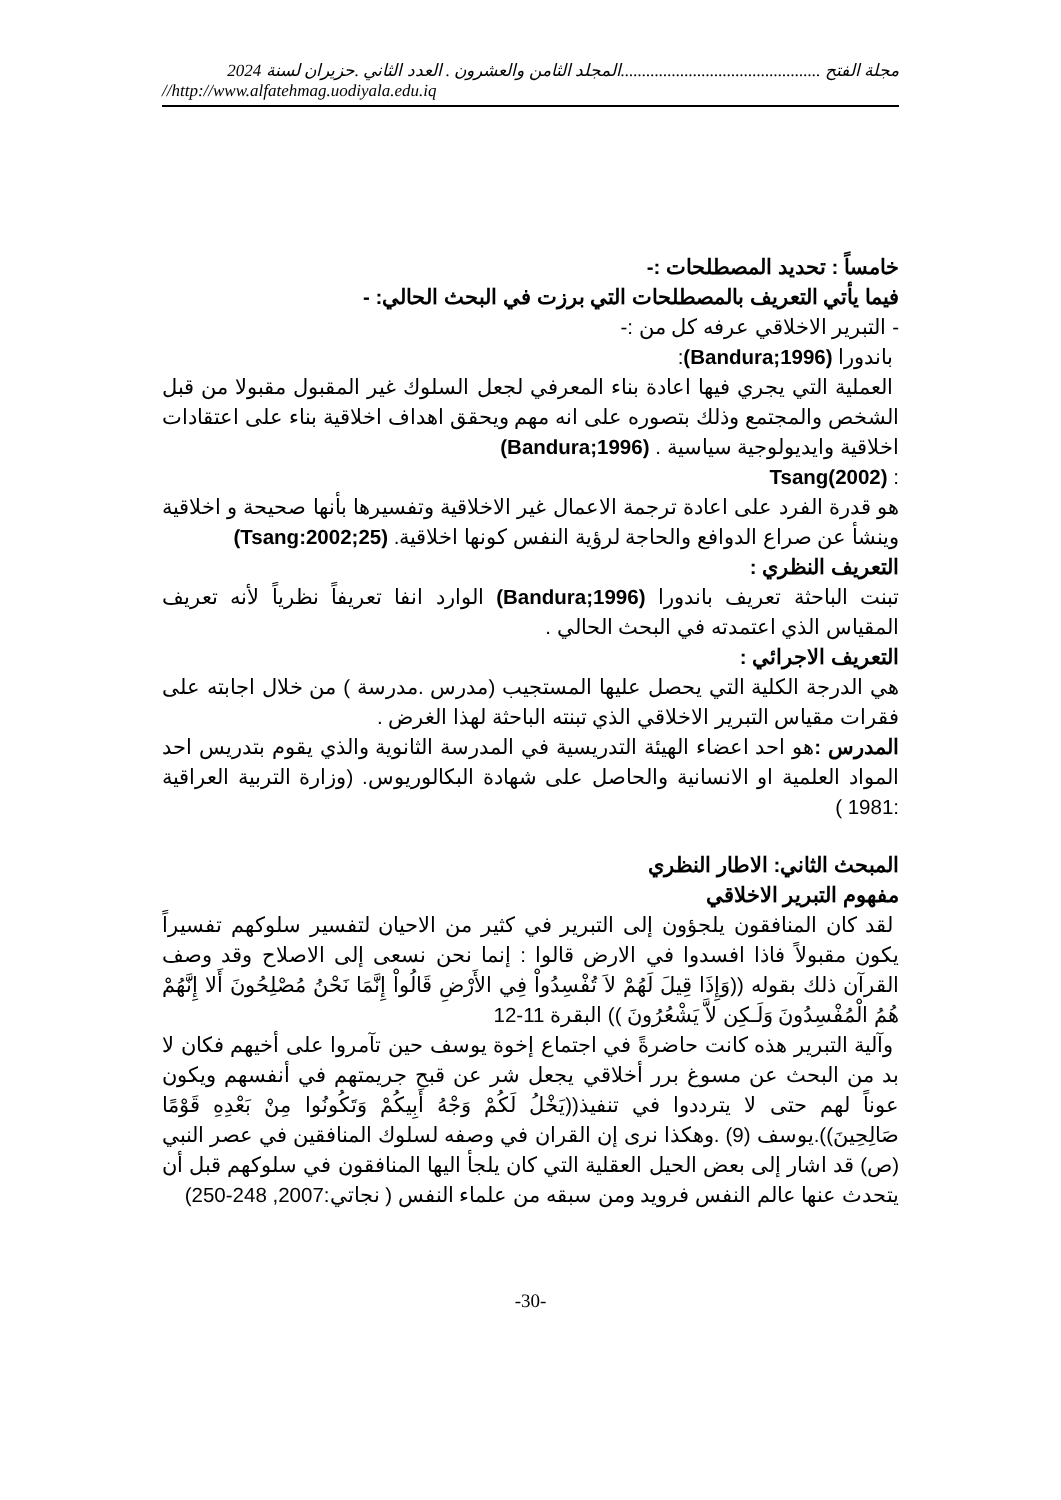مجلة الفتح ...............................................المجلد الثامن والعشرون . العدد الثاني .حزيران لسنة 2024
//http://www.alfatehmag.uodiyala.edu.iq
خامساً : تحديد المصطلحات :-
فيما يأتي التعريف بالمصطلحات التي برزت في البحث الحالي: -
- التبرير الاخلاقي عرفه كل من :-
باندورا (Bandura;1996):
العملية التي يجري فيها اعادة بناء المعرفي لجعل السلوك غير المقبول مقبولا من قبل الشخص والمجتمع وذلك بتصوره على انه مهم ويحقق اهداف اخلاقية بناء على اعتقادات اخلاقية وايديولوجية سياسية . (Bandura;1996)
: Tsang(2002)
هو قدرة الفرد على اعادة ترجمة الاعمال غير الاخلاقية وتفسيرها بأنها صحيحة و اخلاقية وينشأ عن صراع الدوافع والحاجة لرؤية النفس كونها اخلاقية. (Tsang:2002;25)
التعريف النظري :
تبنت الباحثة تعريف باندورا (Bandura;1996) الوارد انفا تعريفاً نظرياً لأنه تعريف المقياس الذي اعتمدته في البحث الحالي .
التعريف الاجرائي :
هي الدرجة الكلية التي يحصل عليها المستجيب (مدرس .مدرسة ) من خلال اجابته على فقرات مقياس التبرير الاخلاقي الذي تبنته الباحثة لهذا الغرض .
المدرس : هو احد اعضاء الهيئة التدريسية في المدرسة الثانوية والذي يقوم بتدريس احد المواد العلمية او الانسانية والحاصل على شهادة البكالوريوس. (وزارة التربية العراقية :1981 )
المبحث الثاني: الاطار النظري
مفهوم التبرير الاخلاقي
لقد كان المنافقون يلجؤون إلى التبرير في كثير من الاحيان لتفسير سلوكهم تفسيراً يكون مقبولاً فاذا افسدوا في الارض قالوا : إنما نحن نسعى إلى الاصلاح وقد وصف القرآن ذلك بقوله ((وَإِذَا قِيلَ لَهُمْ لاَ تُفْسِدُواْ فِي الأَرْضِ قَالُواْ إِنَّمَا نَحْنُ مُصْلِحُونَ أَلا إِنَّهُمْ هُمُ الْمُفْسِدُونَ وَلَـكِن لاَّ يَشْعُرُونَ )) البقرة 11-12
وآلية التبرير هذه كانت حاضرةً في اجتماع إخوة يوسف حين تآمروا على أخيهم فكان لا بد من البحث عن مسوغ برر أخلاقي يجعل شر عن قبح جريمتهم في أنفسهم ويكون عوناً لهم حتى لا يترددوا في تنفيذ((يَخْلُ لَكُمْ وَجْهُ أَبِيكُمْ وَتَكُونُوا مِنْ بَعْدِهِ قَوْمًا صَالِحِينَ)).يوسف (9) .وهكذا نرى إن القران في وصفه لسلوك المنافقين في عصر النبي (ص) قد اشار إلى بعض الحيل العقلية التي كان يلجأ اليها المنافقون في سلوكهم قبل أن يتحدث عنها عالم النفس فرويد ومن سبقه من علماء النفس ( نجاتي:2007, 248-250)
-30-